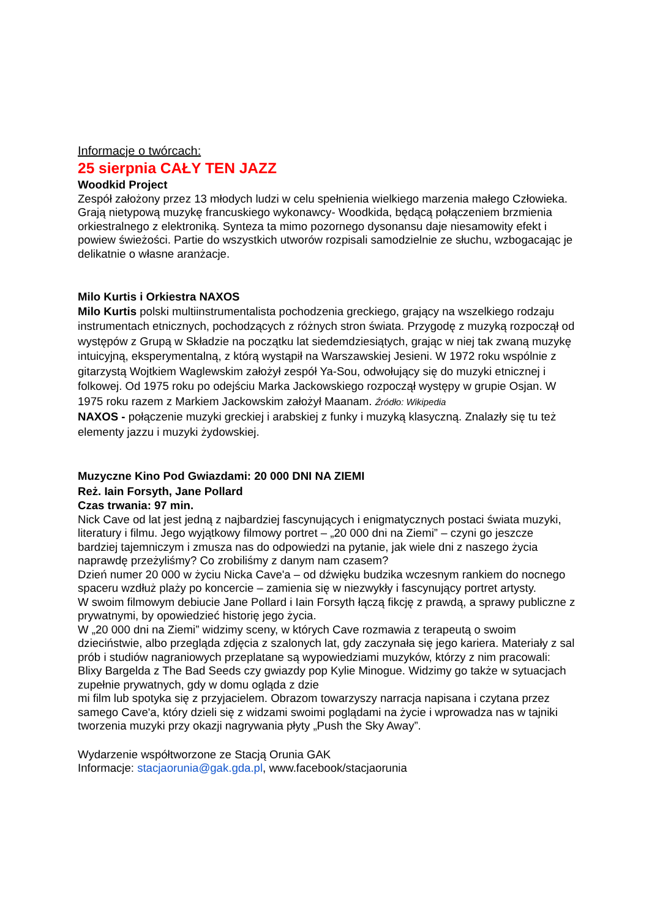Informacje o twórcach:
25 sierpnia CAŁY TEN JAZZ
Woodkid Project
Zespół założony przez 13 młodych ludzi w celu spełnienia wielkiego marzenia małego Człowieka.
Grają nietypową muzykę francuskiego wykonawcy- Woodkida, będącą połączeniem brzmienia orkiestralnego z elektroniką. Synteza ta mimo pozornego dysonansu daje niesamowity efekt i powiew świeżości. Partie do wszystkich utworów rozpisali samodzielnie ze słuchu, wzbogacając je delikatnie o własne aranżacje.
Milo Kurtis i Orkiestra NAXOS
Milo Kurtis polski multiinstrumentalista pochodzenia greckiego, grający na wszelkiego rodzaju instrumentach etnicznych, pochodzących z różnych stron świata. Przygodę z muzyką rozpoczął od występów z Grupą w Składzie na początku lat siedemdziesiątych, grając w niej tak zwaną muzykę intuicyjną, eksperymentalną, z którą wystąpił na Warszawskiej Jesieni. W 1972 roku wspólnie z gitarzystą Wojtkiem Waglewskim założył zespół Ya-Sou, odwołujący się do muzyki etnicznej i folkowej. Od 1975 roku po odejściu Marka Jackowskiego rozpoczął występy w grupie Osjan. W 1975 roku razem z Markiem Jackowskim założył Maanam. Źródło: Wikipedia
NAXOS - połączenie muzyki greckiej i arabskiej z funky i muzyką klasyczną. Znalazły się tu też elementy jazzu i muzyki żydowskiej.
Muzyczne Kino Pod Gwiazdami: 20 000 DNI NA ZIEMI
Reż. Iain Forsyth, Jane Pollard
Czas trwania: 97 min.
Nick Cave od lat jest jedną z najbardziej fascynujących i enigmatycznych postaci świata muzyki, literatury i filmu. Jego wyjątkowy filmowy portret – „20 000 dni na Ziemi” – czyni go jeszcze bardziej tajemniczym i zmusza nas do odpowiedzi na pytanie, jak wiele dni z naszego życia
naprawdę przeżyliśmy? Co zrobiliśmy z danym nam czasem?
Dzień numer 20 000 w życiu Nicka Cave'a – od dźwięku budzika wczesnym rankiem do nocnego spaceru wzdłuż plaży po koncercie – zamienia się w niezwykły i fascynujący portret artysty.
W swoim filmowym debiucie Jane Pollard i Iain Forsyth łączą fikcję z prawdą, a sprawy publiczne z prywatnymi, by opowiedzieć historię jego życia.
W „20 000 dni na Ziemi” widzimy sceny, w których Cave rozmawia z terapeutą o swoim dzieciństwie, albo przegląda zdjęcia z szalonych lat, gdy zaczynała się jego kariera. Materiały z sal prób i studiów nagraniowych przeplatane są wypowiedziami muzyków, którzy z nim pracowali: Blixy Bargelda z The Bad Seeds czy gwiazdy pop Kylie Minogue. Widzimy go także w sytuacjach zupełnie prywatnych, gdy w domu ogląda z dzie
mi film lub spotyka się z przyjacielem. Obrazom towarzyszy narracja napisana i czytana przez samego Cave'a, który dzieli się z widzami swoimi poglądami na życie i wprowadza nas w tajniki tworzenia muzyki przy okazji nagrywania płyty „Push the Sky Away”.
Wydarzenie współtworzone ze Stacją Orunia GAK
Informacje: stacjaorunia@gak.gda.pl, www.facebook/stacjaorunia